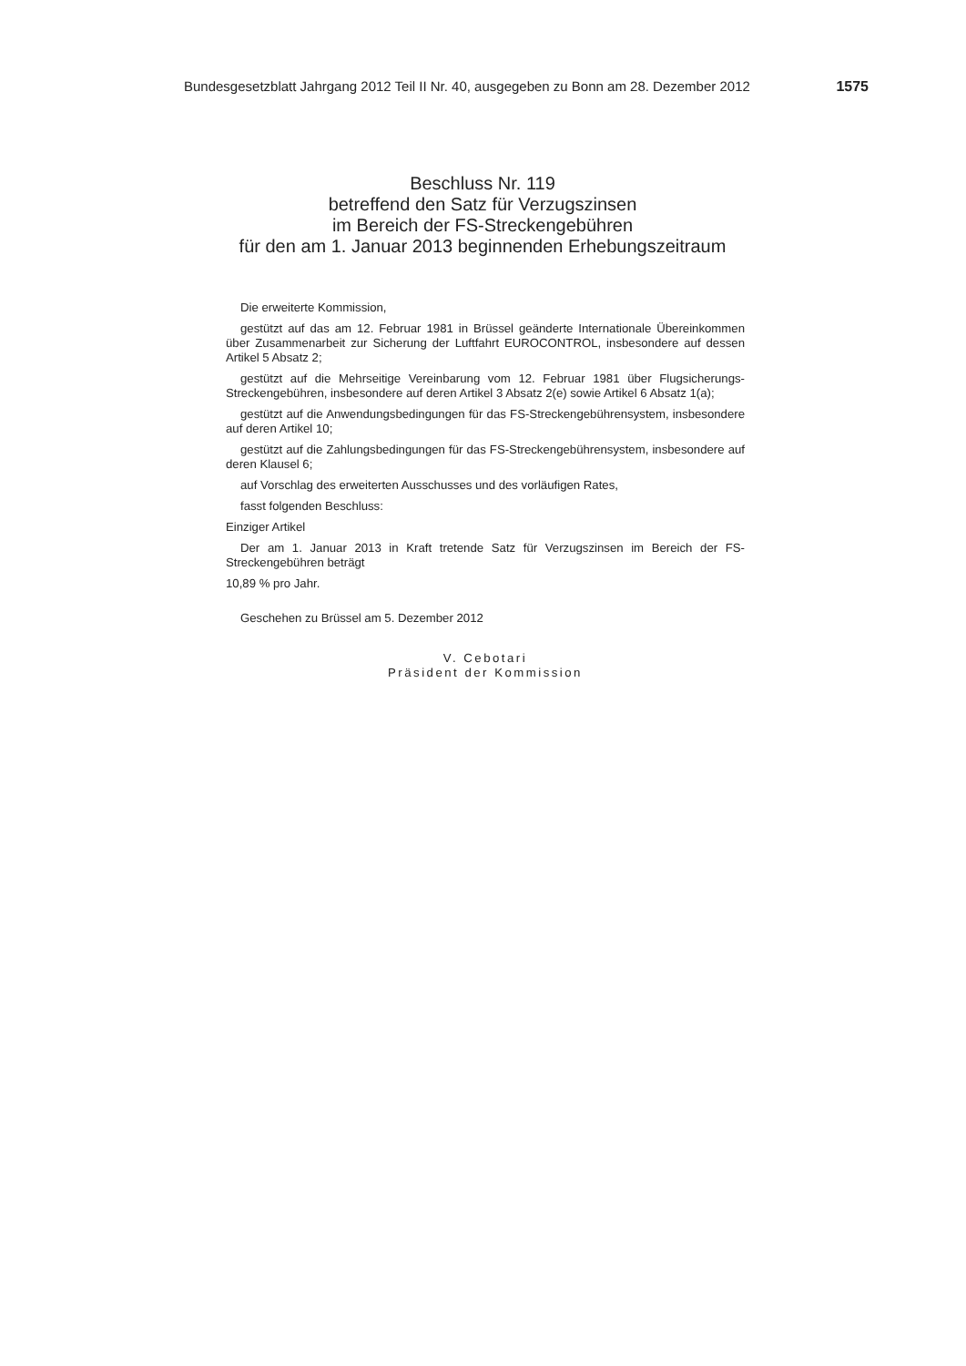Bundesgesetzblatt Jahrgang 2012 Teil II Nr. 40, ausgegeben zu Bonn am 28. Dezember 2012 1575
Beschluss Nr. 119
betreffend den Satz für Verzugszinsen
im Bereich der FS-Streckengebühren
für den am 1. Januar 2013 beginnenden Erhebungszeitraum
Die erweiterte Kommission,
gestützt auf das am 12. Februar 1981 in Brüssel geänderte Internationale Übereinkommen über Zusammenarbeit zur Sicherung der Luftfahrt EUROCONTROL, insbesondere auf dessen Artikel 5 Absatz 2;
gestützt auf die Mehrseitige Vereinbarung vom 12. Februar 1981 über Flugsicherungs-Streckengebühren, insbesondere auf deren Artikel 3 Absatz 2(e) sowie Artikel 6 Absatz 1(a);
gestützt auf die Anwendungsbedingungen für das FS-Streckengebührensystem, insbesondere auf deren Artikel 10;
gestützt auf die Zahlungsbedingungen für das FS-Streckengebührensystem, insbesondere auf deren Klausel 6;
auf Vorschlag des erweiterten Ausschusses und des vorläufigen Rates,
fasst folgenden Beschluss:
Einziger Artikel
Der am 1. Januar 2013 in Kraft tretende Satz für Verzugszinsen im Bereich der FS-Streckengebühren beträgt
10,89 % pro Jahr.
Geschehen zu Brüssel am 5. Dezember 2012
V. Cebotari
Präsident der Kommission